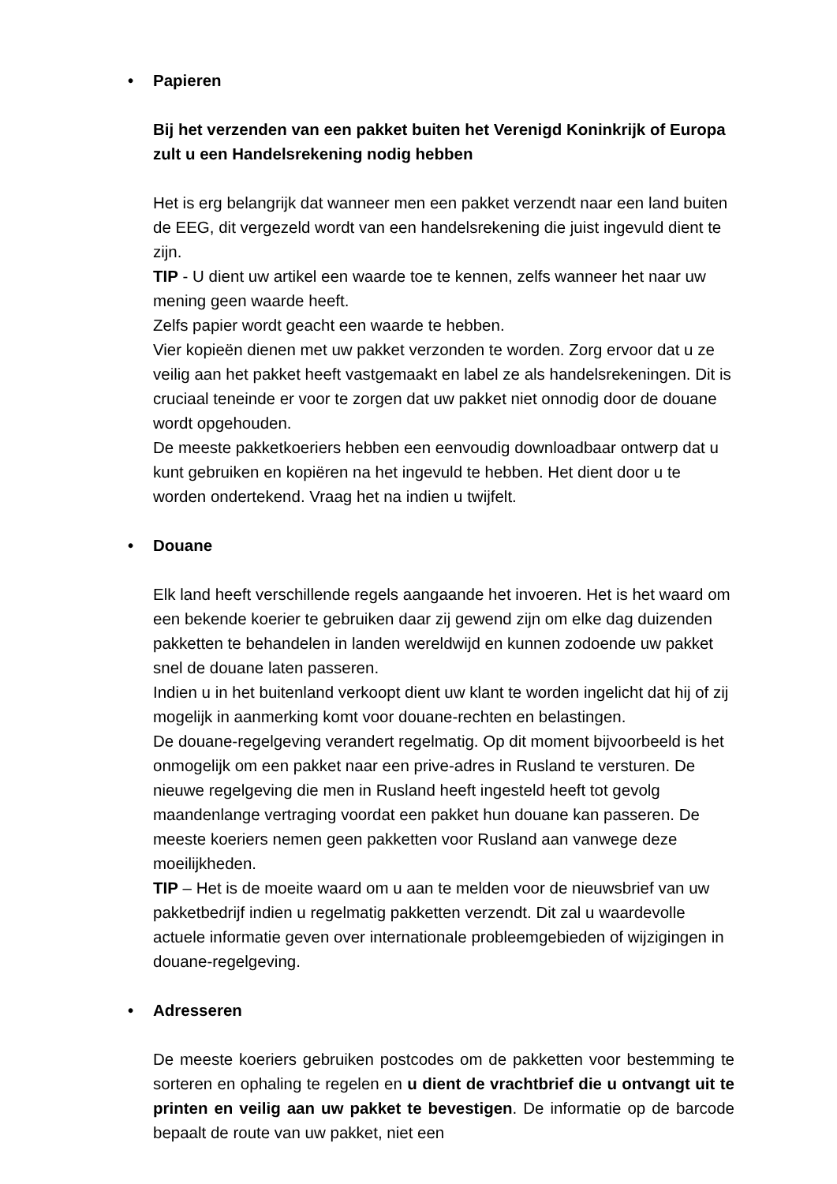• Papieren
Bij het verzenden van een pakket buiten het Verenigd Koninkrijk of Europa zult u een Handelsrekening nodig hebben
Het is erg belangrijk dat wanneer men een pakket verzendt naar een land buiten de EEG, dit vergezeld wordt van een handelsrekening die juist ingevuld dient te zijn.
TIP - U dient uw artikel een waarde toe te kennen, zelfs wanneer het naar uw mening geen waarde heeft.
Zelfs papier wordt geacht een waarde te hebben.
Vier kopieën dienen met uw pakket verzonden te worden. Zorg ervoor dat u ze veilig aan het pakket heeft vastgemaakt en label ze als handelsrekeningen. Dit is cruciaal teneinde er voor te zorgen dat uw pakket niet onnodig door de douane wordt opgehouden.
De meeste pakketkoeriers hebben een eenvoudig downloadbaar ontwerp dat u kunt gebruiken en kopiëren na het ingevuld te hebben. Het dient door u te worden ondertekend. Vraag het na indien u twijfelt.
• Douane
Elk land heeft verschillende regels aangaande het invoeren. Het is het waard om een bekende koerier te gebruiken daar zij gewend zijn om elke dag duizenden pakketten te behandelen in landen wereldwijd en kunnen zodoende uw pakket snel de douane laten passeren.
Indien u in het buitenland verkoopt dient uw klant te worden ingelicht dat hij of zij mogelijk in aanmerking komt voor douane-rechten en belastingen.
De douane-regelgeving verandert regelmatig. Op dit moment bijvoorbeeld is het onmogelijk om een pakket naar een prive-adres in Rusland te versturen. De nieuwe regelgeving die men in Rusland heeft ingesteld heeft tot gevolg maandenlange vertraging voordat een pakket hun douane kan passeren. De meeste koeriers nemen geen pakketten voor Rusland aan vanwege deze moeilijkheden.
TIP – Het is de moeite waard om u aan te melden voor de nieuwsbrief van uw pakketbedrijf indien u regelmatig pakketten verzendt. Dit zal u waardevolle actuele informatie geven over internationale probleemgebieden of wijzigingen in douane-regelgeving.
• Adresseren
De meeste koeriers gebruiken postcodes om de pakketten voor bestemming te sorteren en ophaling te regelen en u dient de vrachtbrief die u ontvangt uit te printen en veilig aan uw pakket te bevestigen. De informatie op de barcode bepaalt de route van uw pakket, niet een